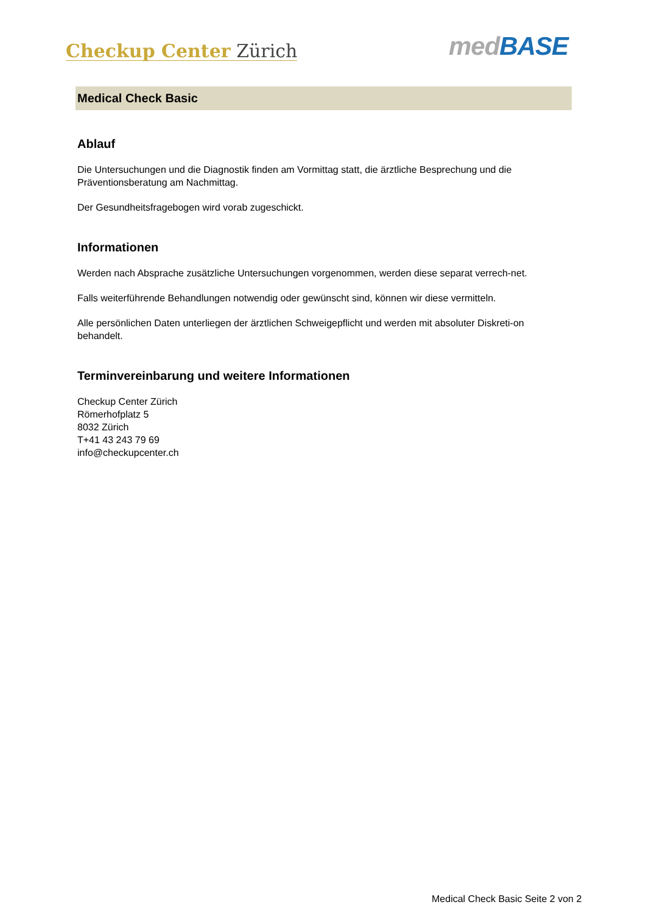Checkup Center Zürich
med BASE
Medical Check Basic
Ablauf
Die Untersuchungen und die Diagnostik finden am Vormittag statt, die ärztliche Besprechung und die Präventionsberatung am Nachmittag.
Der Gesundheitsfragebogen wird vorab zugeschickt.
Informationen
Werden nach Absprache zusätzliche Untersuchungen vorgenommen, werden diese separat verrech-net.
Falls weiterführende Behandlungen notwendig oder gewünscht sind, können wir diese vermitteln.
Alle persönlichen Daten unterliegen der ärztlichen Schweigepflicht und werden mit absoluter Diskreti-on behandelt.
Terminvereinbarung und weitere Informationen
Checkup Center Zürich
Römerhofplatz 5
8032 Zürich
T+41 43 243 79 69
info@checkupcenter.ch
Medical Check Basic Seite 2 von 2